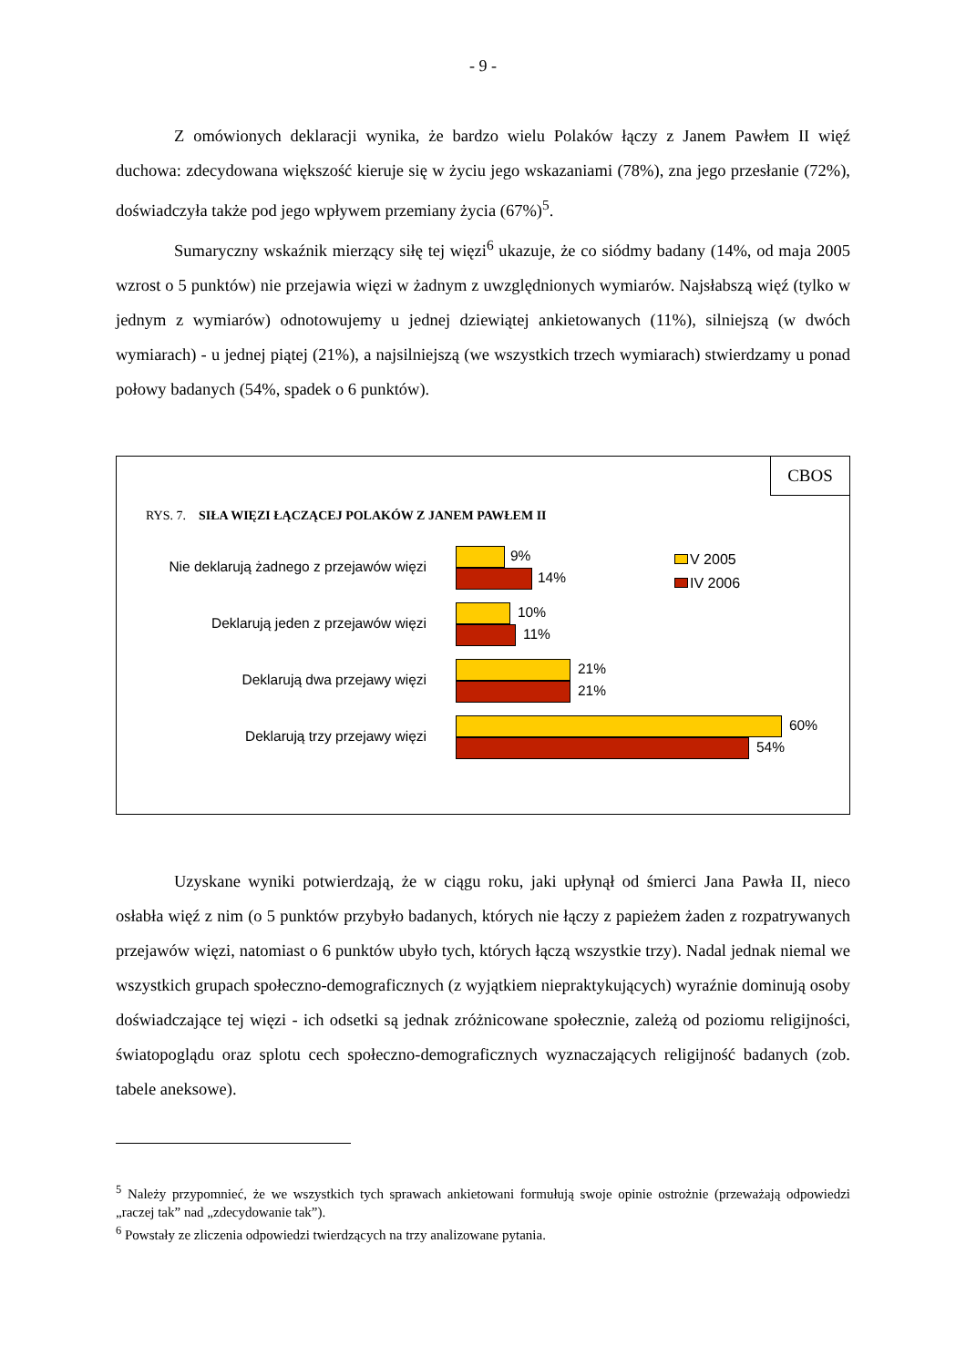- 9 -
Z omówionych deklaracji wynika, że bardzo wielu Polaków łączy z Janem Pawłem II więź duchowa: zdecydowana większość kieruje się w życiu jego wskazaniami (78%), zna jego przesłanie (72%), doświadczyła także pod jego wpływem przemiany życia (67%)<sup>5</sup>.
Sumaryczny wskaźnik mierzący siłę tej więzi<sup>6</sup> ukazuje, że co siódmy badany (14%, od maja 2005 wzrost o 5 punktów) nie przejawia więzi w żadnym z uwzględnionych wymiarów. Najsłabszą więź (tylko w jednym z wymiarów) odnotowujemy u jednej dziewiątej ankietowanych (11%), silniejszą (w dwóch wymiarach) - u jednej piątej (21%), a najsilniejszą (we wszystkich trzech wymiarach) stwierdzamy u ponad połowy badanych (54%, spadek o 6 punktów).
CBOS
RYS. 7. SIŁA WIĘZI ŁĄCZĄCEJ POLAKÓW Z JANEM PAWŁEM II
Nie deklarują żadnego z przejawów więzi
9%
14%
Deklarują jeden z przejawów więzi
10%
11%
Deklarują dwa przejawy więzi
21%
21%
Deklarują trzy przejawy więzi
60%
54%
V 2005
IV 2006
Uzyskane wyniki potwierdzają, że w ciągu roku, jaki upłynął od śmierci Jana Pawła II, nieco osłabła więź z nim (o 5 punktów przybyło badanych, których nie łączy z papieżem żaden z rozpatrywanych przejawów więzi, natomiast o 6 punktów ubyło tych, których łączą wszystkie trzy). Nadal jednak niemal we wszystkich grupach społeczno-demograficznych (z wyjątkiem niepraktykujących) wyraźnie dominują osoby doświadczające tej więzi - ich odsetki są jednak zróżnicowane społecznie, zależą od poziomu religijności, światopoglądu oraz splotu cech społeczno-demograficznych wyznaczających religijność badanych (zob. tabele aneksowe).
<sup>5</sup> Należy przypomnieć, że we wszystkich tych sprawach ankietowani formułują swoje opinie ostrożnie (przeważają odpowiedzi „raczej tak” nad „zdecydowanie tak”).
<sup>6</sup> Powstały ze zliczenia odpowiedzi twierdzących na trzy analizowane pytania.